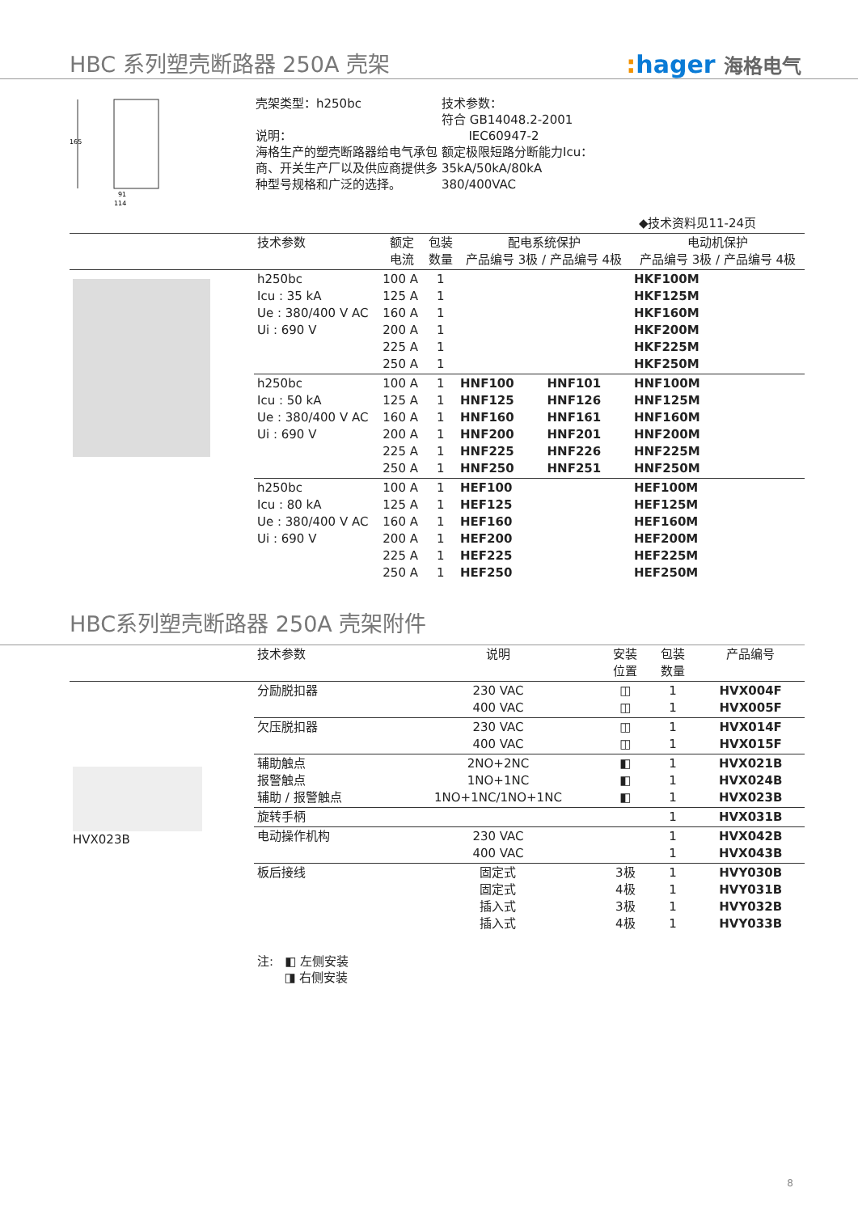HBC 系列塑壳断路器 250A 壳架
: hager 海格电气
165
91
114
壳架类型：h250bc
说明：
海格生产的塑壳断路器给电气承包商、开关生产厂以及供应商提供多种型号规格和广泛的选择。
技术参数：
符合 GB14048.2-2001
IEC60947-2
额定极限短路分断能力Icu：
35kA/50kA/80kA
380/400VAC
◆技术资料见11-24页
| | 技术参数 | 额定 电流 | 包装 数量 | 配电系统保护 产品编号 3极 / 产品编号 4极 | | 电动机保护 产品编号 3极 / 产品编号 4极 | |
| --- | --- | --- | --- | --- | --- | --- | --- |
| | h250bc Icu : 35 kA Ue : 380/400 V AC Ui : 690 V | 100 A 125 A 160 A 200 A 225 A 250 A | 1 1 1 1 1 1 | | | HKF100M HKF125M HKF160M HKF200M HKF225M HKF250M | |
| | h250bc Icu : 50 kA Ue : 380/400 V AC Ui : 690 V | 100 A 125 A 160 A 200 A 225 A 250 A | 1 1 1 1 1 1 | HNF100 HNF125 HNF160 HNF200 HNF225 HNF250 | HNF101 HNF126 HNF161 HNF201 HNF226 HNF251 | HNF100M HNF125M HNF160M HNF200M HNF225M HNF250M | |
| | h250bc Icu : 80 kA Ue : 380/400 V AC Ui : 690 V | 100 A 125 A 160 A 200 A 225 A 250 A | 1 1 1 1 1 1 | HEF100 HEF125 HEF160 HEF200 HEF225 HEF250 | | HEF100M HEF125M HEF160M HEF200M HEF225M HEF250M | |
HBC系列塑壳断路器 250A 壳架附件
| | 技术参数 | 说明 | 安装 位置 | 包装 数量 | 产品编号 |
| --- | --- | --- | --- | --- | --- |
| HVX023B | 分励脱扣器 | 230 VAC 400 VAC | ◫ ◫ | 1 1 | HVX004F HVX005F |
| | 欠压脱扣器 | 230 VAC 400 VAC | ◫ ◫ | 1 1 | HVX014F HVX015F |
| | 辅助触点 报警触点 辅助 / 报警触点 | 2NO+2NC 1NO+1NC 1NO+1NC/1NO+1NC | ◧ ◧ ◧ | 1 1 1 | HVX021B HVX024B HVX023B |
| | 旋转手柄 | | | 1 | HVX031B |
| | 电动操作机构 | 230 VAC 400 VAC | | 1 1 | HVX042B HVX043B |
| | 板后接线 | 固定式 固定式 插入式 插入式 | 3极 4极 3极 4极 | 1 1 1 1 | HVY030B HVY031B HVY032B HVY033B |
注: ◧ 左侧安装
◨ 右侧安装
8